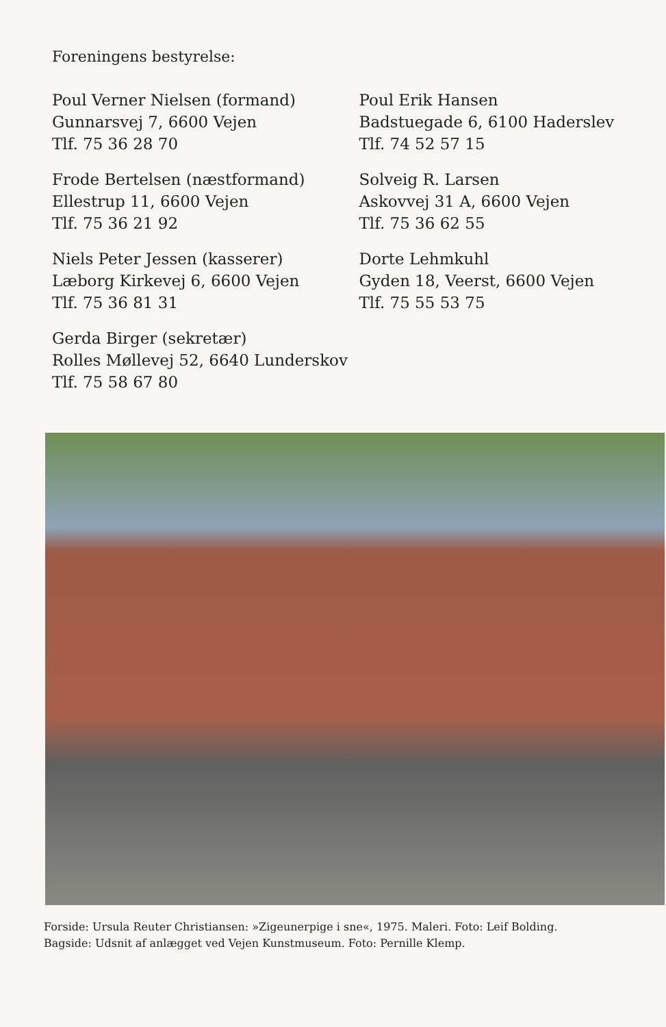Foreningens bestyrelse:
Poul Verner Nielsen (formand)
Gunnarsvej 7, 6600 Vejen
Tlf. 75 36 28 70
Frode Bertelsen (næstformand)
Ellestrup 11, 6600 Vejen
Tlf. 75 36 21 92
Niels Peter Jessen (kasserer)
Læborg Kirkevej 6, 6600 Vejen
Tlf. 75 36 81 31
Gerda Birger (sekretær)
Rolles Møllevej 52, 6640 Lunderskov
Tlf. 75 58 67 80
Poul Erik Hansen
Badstuegade 6, 6100 Haderslev
Tlf. 74 52 57 15
Solveig R. Larsen
Askovvej 31 A, 6600 Vejen
Tlf. 75 36 62 55
Dorte Lehmkuhl
Gyden 18, Veerst, 6600 Vejen
Tlf. 75 55 53 75
Forside: Ursula Reuter Christiansen: »Zigeunerpige i sne«, 1975. Maleri. Foto: Leif Bolding.
Bagside: Udsnit af anlægget ved Vejen Kunstmuseum. Foto: Pernille Klemp.